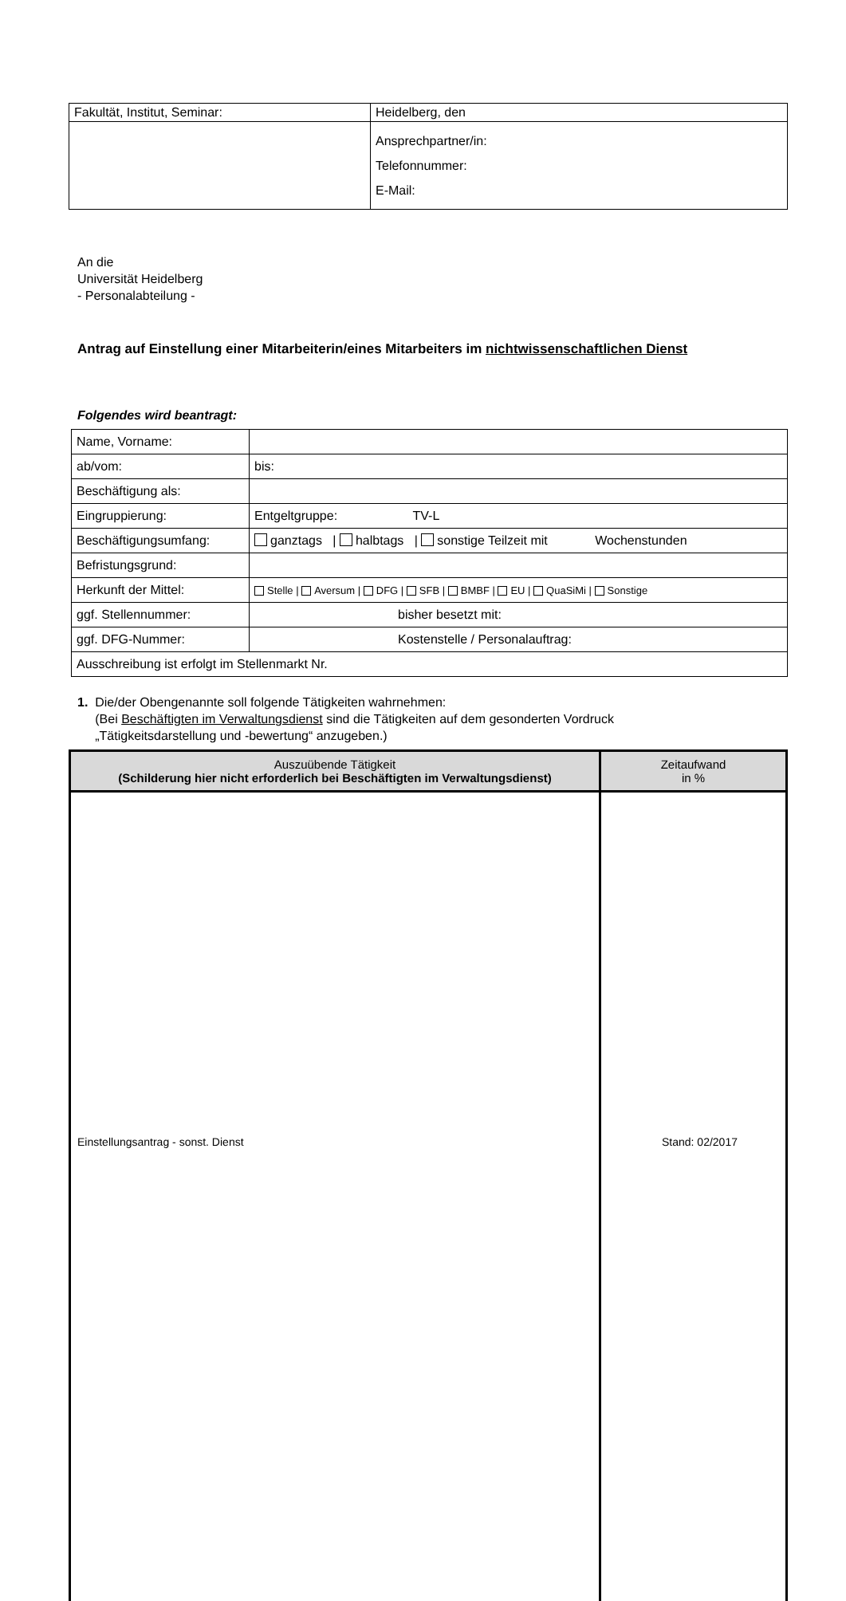| Fakultät, Institut, Seminar: | Heidelberg, den |
| | Ansprechpartner/in: Telefonnummer: E-Mail: |
An die
Universität Heidelberg
- Personalabteilung -
Antrag auf Einstellung einer Mitarbeiterin/eines Mitarbeiters im nichtwissenschaftlichen Dienst
Folgendes wird beantragt:
| Name, Vorname: | |
| ab/vom: | bis: |
| Beschäftigung als: | |
| Eingruppierung: | Entgeltgruppe: TV-L |
| Beschäftigungsumfang: | ganztags / halbtags / sonstige Teilzeit mit Wochenstunden |
| Befristungsgrund: | |
| Herkunft der Mittel: | Stelle / Aversum / DFG / SFB / BMBF / EU / QuaSiMi / Sonstige |
| ggf. Stellennummer: | bisher besetzt mit: |
| ggf. DFG-Nummer: | Kostenstelle / Personalauftrag: |
| Ausschreibung ist erfolgt im Stellenmarkt Nr. | |
1. Die/der Obengenannte soll folgende Tätigkeiten wahrnehmen:
(Bei Beschäftigten im Verwaltungsdienst sind die Tätigkeiten auf dem gesonderten Vordruck
„Tätigkeitsdarstellung und -bewertung“ anzugeben.)
| Auszuübende Tätigkeit (Schilderung hier nicht erforderlich bei Beschäftigten im Verwaltungsdienst) | Zeitaufwand in % |
| --- | --- |
Einstellungsantrag - sonst. Dienst
Stand: 02/2017